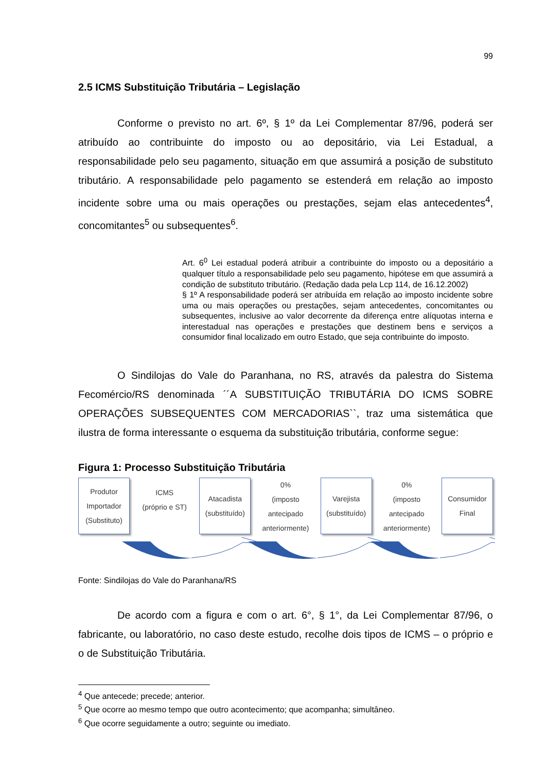99
2.5 ICMS Substituição Tributária – Legislação
Conforme o previsto no art. 6º, § 1º da Lei Complementar 87/96, poderá ser atribuído ao contribuinte do imposto ou ao depositário, via Lei Estadual, a responsabilidade pelo seu pagamento, situação em que assumirá a posição de substituto tributário. A responsabilidade pelo pagamento se estenderá em relação ao imposto incidente sobre uma ou mais operações ou prestações, sejam elas antecedentes<sup>4</sup>, concomitantes<sup>5</sup> ou subsequentes<sup>6</sup>.
Art. 6<sup>0</sup> Lei estadual poderá atribuir a contribuinte do imposto ou a depositário a qualquer título a responsabilidade pelo seu pagamento, hipótese em que assumirá a condição de substituto tributário. (Redação dada pela Lcp 114, de 16.12.2002)
§ 1º A responsabilidade poderá ser atribuída em relação ao imposto incidente sobre uma ou mais operações ou prestações, sejam antecedentes, concomitantes ou subsequentes, inclusive ao valor decorrente da diferença entre alíquotas interna e interestadual nas operações e prestações que destinem bens e serviços a consumidor final localizado em outro Estado, que seja contribuinte do imposto.
O Sindilojas do Vale do Paranhana, no RS, através da palestra do Sistema Fecomércio/RS denominada ´´A SUBSTITUIÇÃO TRIBUTÁRIA DO ICMS SOBRE OPERAÇÕES SUBSEQUENTES COM MERCADORIAS``, traz uma sistemática que ilustra de forma interessante o esquema da substituição tributária, conforme segue:
Figura 1: Processo Substituição Tributária
Produtor
Importador
(Substituto)
ICMS
(próprio e ST)
Atacadista
(substituído)
0%
(imposto
antecipado
anteriormente)
Varejista
(substituído)
0%
(imposto
antecipado
anteriormente)
Consumidor
Final
Fonte: Sindilojas do Vale do Paranhana/RS
De acordo com a figura e com o art. 6°, § 1°, da Lei Complementar 87/96, o fabricante, ou laboratório, no caso deste estudo, recolhe dois tipos de ICMS – o próprio e o de Substituição Tributária.
<sup>4</sup> Que antecede; precede; anterior.
<sup>5</sup> Que ocorre ao mesmo tempo que outro acontecimento; que acompanha; simultâneo.
<sup>6</sup> Que ocorre seguidamente a outro; seguinte ou imediato.